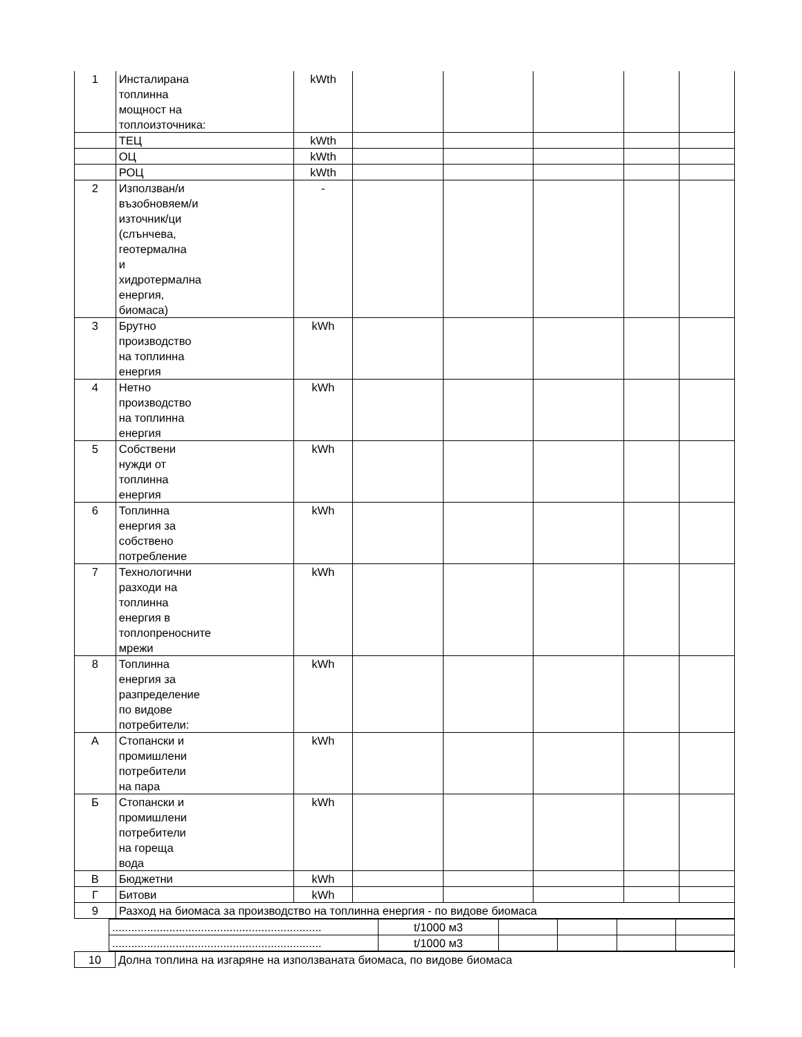| 1 | Инсталирана топлинна мощност на топлоизточника: | kWth | | | | | |
| | ТЕЦ | kWth | | | | | |
| | ОЦ | kWth | | | | | |
| | РОЦ | kWth | | | | | |
| 2 | Използван/и възобновяем/и източник/ци (слънчева, геотермална и хидротермална енергия, биомаса) | - | | | | | |
| 3 | Брутно производство на топлинна енергия | kWh | | | | | |
| 4 | Нетно производство на топлинна енергия | kWh | | | | | |
| 5 | Собствени нужди от топлинна енергия | kWh | | | | | |
| 6 | Топлинна енергия за собствено потребление | kWh | | | | | |
| 7 | Технологични разходи на топлинна енергия в топлопреносните мрежи | kWh | | | | | |
| 8 | Топлинна енергия за разпределение по видове потребители: | kWh | | | | | |
| А | Стопански и промишлени потребители на пара | kWh | | | | | |
| Б | Стопански и промишлени потребители на гореща вода | kWh | | | | | |
| В | Бюджетни | kWh | | | | | |
| Г | Битови | kWh | | | | | |
| 9 | Разход на биомаса за производство на топлинна енергия - по видове биомаса | | | | | | |
| .................................................................. | t/1000 м3 | | | | |
| .................................................................. | t/1000 м3 | | | | |
| 10 | Долна топлина на изгаряне на използваната биомаса, по видове биомаса |